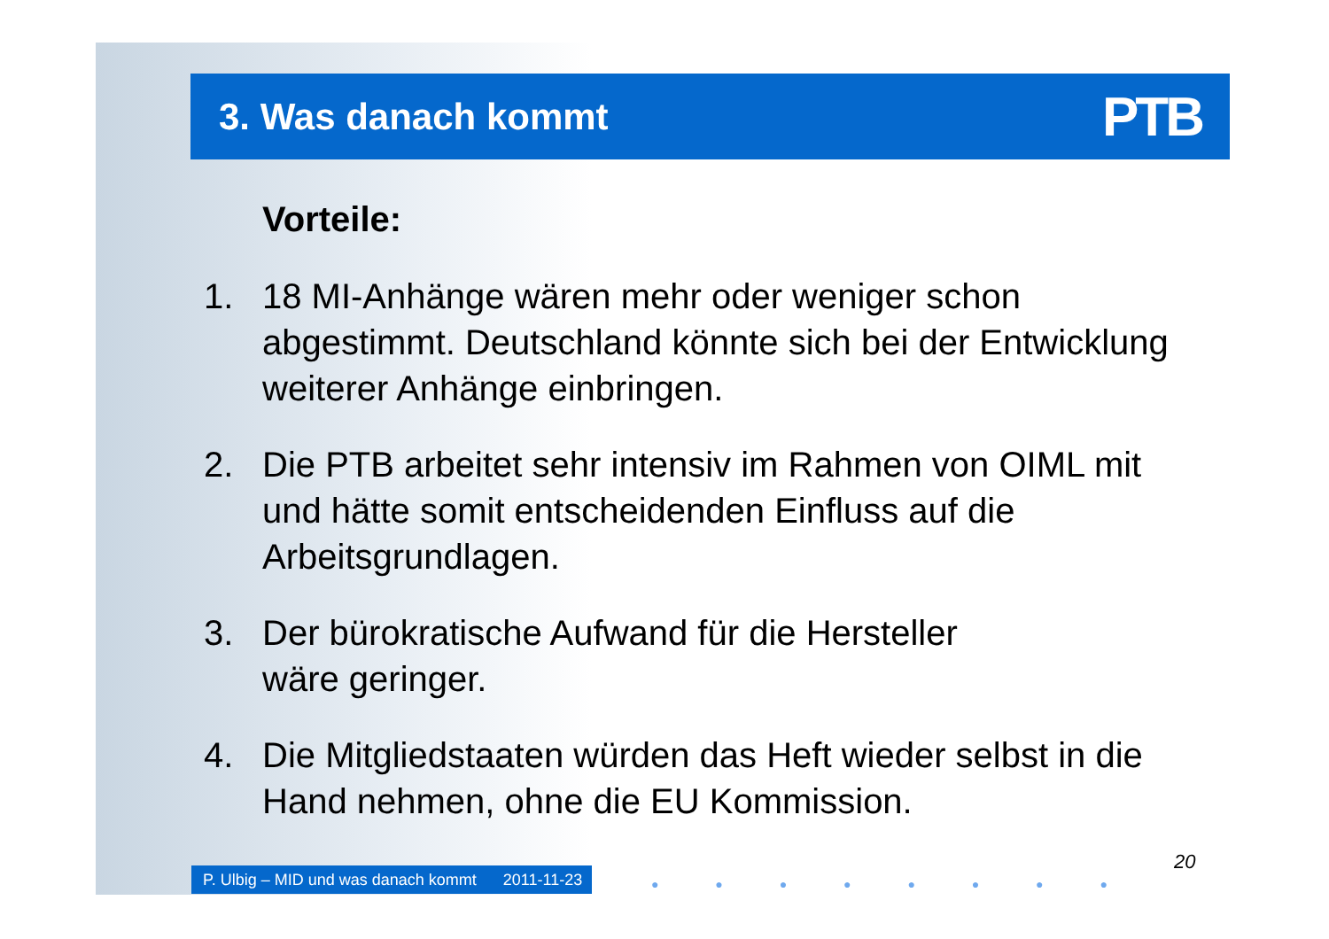3. Was danach kommt
PTB
Vorteile:
1. 18 MI-Anhänge wären mehr oder weniger schon abgestimmt. Deutschland könnte sich bei der Entwicklung weiterer Anhänge einbringen.
2. Die PTB arbeitet sehr intensiv im Rahmen von OIML mit und hätte somit entscheidenden Einfluss auf die Arbeitsgrundlagen.
3. Der bürokratische Aufwand für die Hersteller
wäre geringer.
4. Die Mitgliedstaaten würden das Heft wieder selbst in die Hand nehmen, ohne die EU Kommission.
P. Ulbig – MID und was danach kommt 2011-11-23
20
● ● ● ● ● ● ● ●